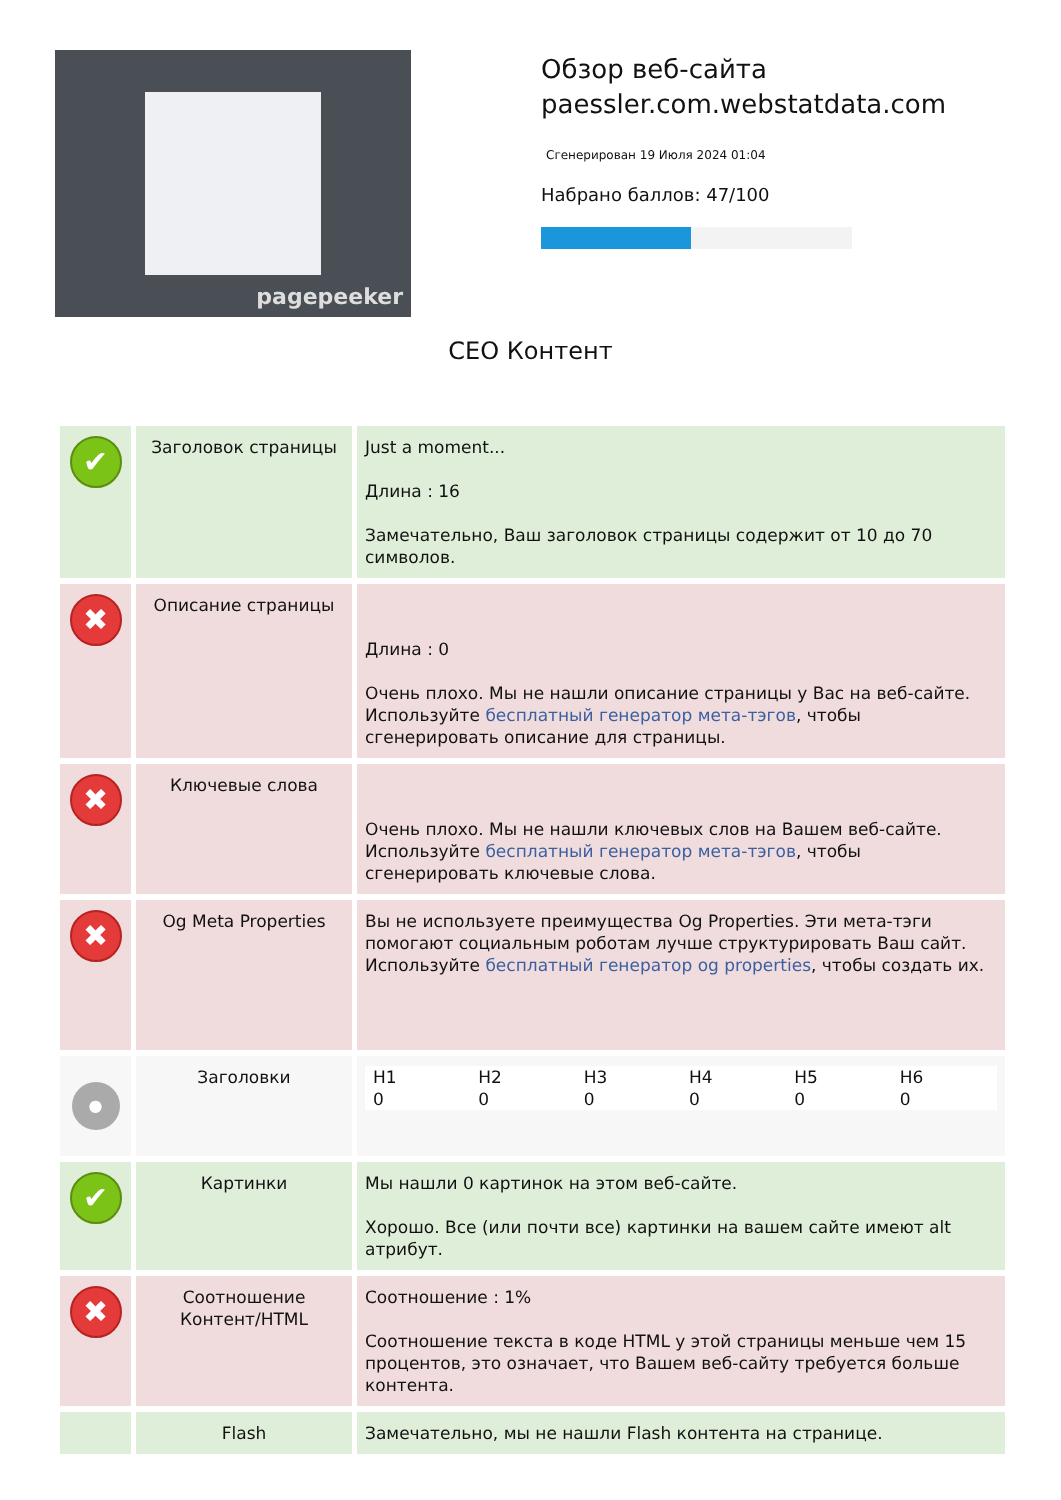pagepeeker
Обзор веб-сайта paessler.com.webstatdata.com
Сгенерирован 19 Июля 2024 01:04
Набрано баллов: 47/100
СЕО Контент
| ✔ | Заголовок страницы | Just a moment... Длина : 16 Замечательно, Ваш заголовок страницы содержит от 10 до 70 символов. |
| ✖ | Описание страницы | Длина : 0 Очень плохо. Мы не нашли описание страницы у Вас на веб-сайте. Используйте бесплатный генератор мета-тэгов , чтобы сгенерировать описание для страницы. |
| ✖ | Ключевые слова | Очень плохо. Мы не нашли ключевых слов на Вашем веб-сайте. Используйте бесплатный генератор мета-тэгов , чтобы сгенерировать ключевые слова. |
| ✖ | Og Meta Properties | Вы не используете преимущества Og Properties. Эти мета-тэги помогают социальным роботам лучше структурировать Ваш сайт. Используйте бесплатный генератор og properties , чтобы создать их. |
| ● | Заголовки | / H1 0 / H2 0 / H3 0 / H4 0 / H5 0 / H6 0 / |
| ✔ | Картинки | Мы нашли 0 картинок на этом веб-сайте. Хорошо. Все (или почти все) картинки на вашем сайте имеют alt атрибут. |
| ✖ | Соотношение Контент/HTML | Соотношение : 1% Соотношение текста в коде HTML у этой страницы меньше чем 15 процентов, это означает, что Вашем веб-сайту требуется больше контента. |
| | Flash | Замечательно, мы не нашли Flash контента на странице. |